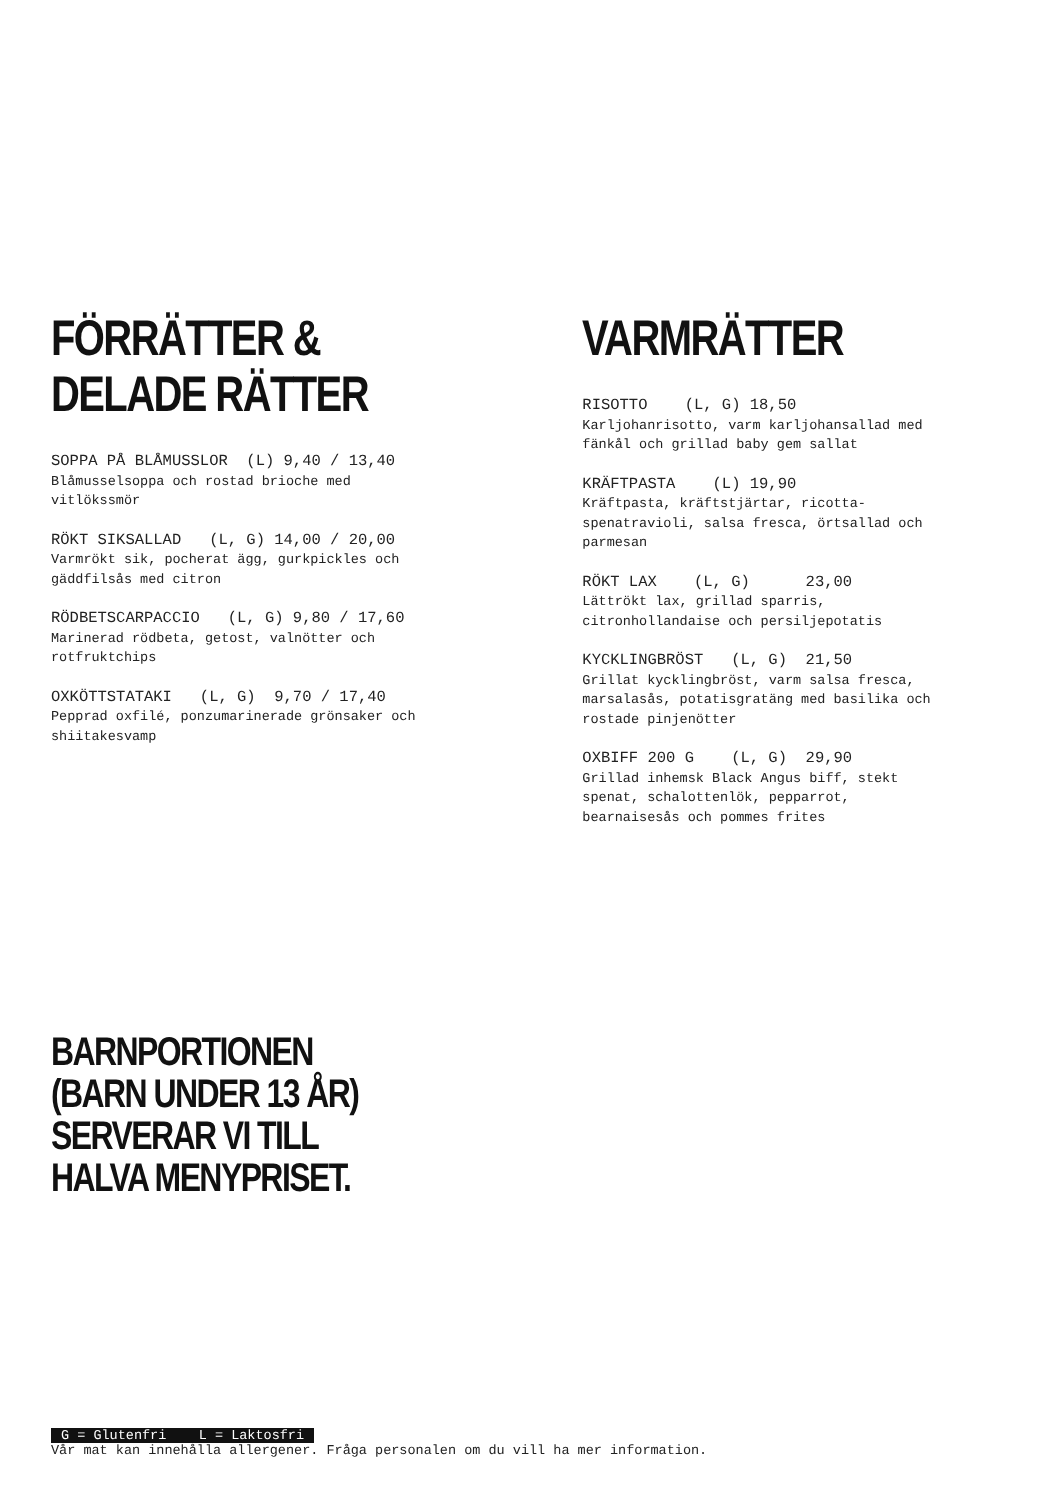FÖRRÄTTER &
DELADE RÄTTER
SOPPA PÅ BLÅMUSSLOR (L) 9,40 / 13,40
Blåmusselsoppa och rostad brioche med
vitlökssmör
RÖKT SIKSALLAD (L, G) 14,00 / 20,00
Varmrökt sik, pocherat ägg, gurkpickles och
gäddfilsås med citron
RÖDBETSCARPACCIO (L, G) 9,80 / 17,60
Marinerad rödbeta, getost, valnötter och
rotfruktchips
OXKÖTTSTATAKI (L, G) 9,70 / 17,40
Pepprad oxfilé, ponzumarinerade grönsaker och
shiitakesvamp
VARMRÄTTER
RISOTTO (L, G) 18,50
Karljohanrisotto, varm karljohansallad med
fänkål och grillad baby gem sallat
KRÄFTPASTA (L) 19,90
Kräftpasta, kräftstjärtar, ricotta-
spenatravioli, salsa fresca, örtsallad och
parmesan
RÖKT LAX (L, G) 23,00
Lättrökt lax, grillad sparris,
citronhollandaise och persiljepotatis
KYCKLINGBRÖST (L, G) 21,50
Grillat kycklingbröst, varm salsa fresca,
marsalasås, potatisgratäng med basilika och
rostade pinjenötter
OXBIFF 200 G (L, G) 29,90
Grillad inhemsk Black Angus biff, stekt
spenat, schalottenlök, pepparrot,
bearnaisesås och pommes frites
BARNPORTIONEN
(BARN UNDER 13 ÅR)
SERVERAR VI TILL
HALVA MENYPRISET.
G = Glutenfri L = Laktosfri
Vår mat kan innehålla allergener. Fråga personalen om du vill ha mer information.